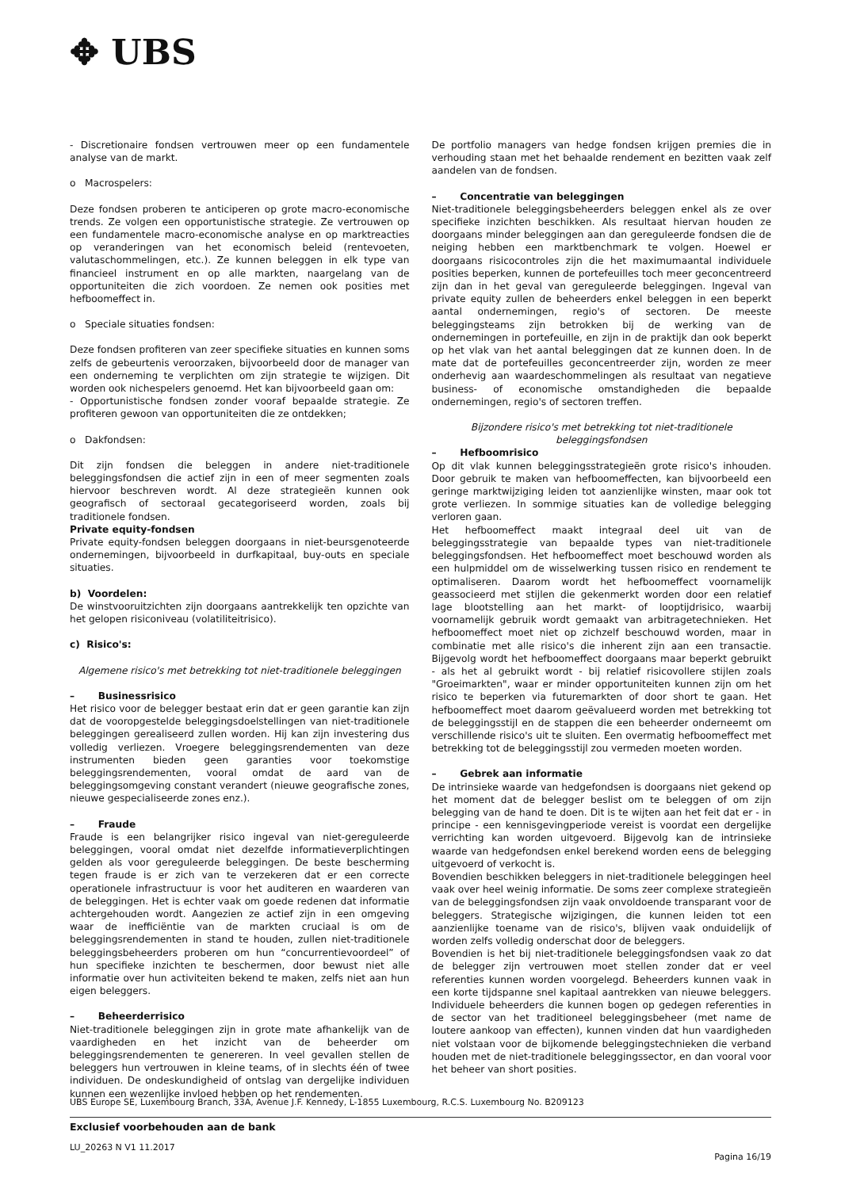✥ UBS
- Discretionaire fondsen vertrouwen meer op een fundamentele analyse van de markt.
o Macrospelers:
Deze fondsen proberen te anticiperen op grote macro-economische trends. Ze volgen een opportunistische strategie. Ze vertrouwen op een fundamentele macro-economische analyse en op marktreacties op veranderingen van het economisch beleid (rentevoeten, valutaschommelingen, etc.). Ze kunnen beleggen in elk type van financieel instrument en op alle markten, naargelang van de opportuniteiten die zich voordoen. Ze nemen ook posities met hefboomeffect in.
o Speciale situaties fondsen:
Deze fondsen profiteren van zeer specifieke situaties en kunnen soms zelfs de gebeurtenis veroorzaken, bijvoorbeeld door de manager van een onderneming te verplichten om zijn strategie te wijzigen. Dit worden ook nichespelers genoemd. Het kan bijvoorbeeld gaan om:
- Opportunistische fondsen zonder vooraf bepaalde strategie. Ze profiteren gewoon van opportuniteiten die ze ontdekken;
o Dakfondsen:
Dit zijn fondsen die beleggen in andere niet-traditionele beleggingsfondsen die actief zijn in een of meer segmenten zoals hiervoor beschreven wordt. Al deze strategieën kunnen ook geografisch of sectoraal gecategoriseerd worden, zoals bij traditionele fondsen.
Private equity-fondsen
Private equity-fondsen beleggen doorgaans in niet-beursgenoteerde ondernemingen, bijvoorbeeld in durfkapitaal, buy-outs en speciale situaties.
b) Voordelen:
De winstvooruitzichten zijn doorgaans aantrekkelijk ten opzichte van het gelopen risiconiveau (volatiliteitrisico).
c) Risico's:
Algemene risico's met betrekking tot niet-traditionele beleggingen
– Businessrisico
Het risico voor de belegger bestaat erin dat er geen garantie kan zijn dat de vooropgestelde beleggingsdoelstellingen van niet-traditionele beleggingen gerealiseerd zullen worden. Hij kan zijn investering dus volledig verliezen. Vroegere beleggingsrendementen van deze instrumenten bieden geen garanties voor toekomstige beleggingsrendementen, vooral omdat de aard van de beleggingsomgeving constant verandert (nieuwe geografische zones, nieuwe gespecialiseerde zones enz.).
– Fraude
Fraude is een belangrijker risico ingeval van niet-gereguleerde beleggingen, vooral omdat niet dezelfde informatieverplichtingen gelden als voor gereguleerde beleggingen. De beste bescherming tegen fraude is er zich van te verzekeren dat er een correcte operationele infrastructuur is voor het auditeren en waarderen van de beleggingen. Het is echter vaak om goede redenen dat informatie achtergehouden wordt. Aangezien ze actief zijn in een omgeving waar de inefficiëntie van de markten cruciaal is om de beleggingsrendementen in stand te houden, zullen niet-traditionele beleggingsbeheerders proberen om hun “concurrentievoordeel” of hun specifieke inzichten te beschermen, door bewust niet alle informatie over hun activiteiten bekend te maken, zelfs niet aan hun eigen beleggers.
– Beheerderrisico
Niet-traditionele beleggingen zijn in grote mate afhankelijk van de vaardigheden en het inzicht van de beheerder om beleggingsrendementen te genereren. In veel gevallen stellen de beleggers hun vertrouwen in kleine teams, of in slechts één of twee individuen. De ondeskundigheid of ontslag van dergelijke individuen kunnen een wezenlijke invloed hebben op het rendementen.
De portfolio managers van hedge fondsen krijgen premies die in verhouding staan met het behaalde rendement en bezitten vaak zelf aandelen van de fondsen.
– Concentratie van beleggingen
Niet-traditionele beleggingsbeheerders beleggen enkel als ze over specifieke inzichten beschikken. Als resultaat hiervan houden ze doorgaans minder beleggingen aan dan gereguleerde fondsen die de neiging hebben een marktbenchmark te volgen. Hoewel er doorgaans risicocontroles zijn die het maximumaantal individuele posities beperken, kunnen de portefeuilles toch meer geconcentreerd zijn dan in het geval van gereguleerde beleggingen. Ingeval van private equity zullen de beheerders enkel beleggen in een beperkt aantal ondernemingen, regio's of sectoren. De meeste beleggingsteams zijn betrokken bij de werking van de ondernemingen in portefeuille, en zijn in de praktijk dan ook beperkt op het vlak van het aantal beleggingen dat ze kunnen doen. In de mate dat de portefeuilles geconcentreerder zijn, worden ze meer onderhevig aan waardeschommelingen als resultaat van negatieve business- of economische omstandigheden die bepaalde ondernemingen, regio's of sectoren treffen.
Bijzondere risico's met betrekking tot niet-traditionele beleggingsfondsen
– Hefboomrisico
Op dit vlak kunnen beleggingsstrategieën grote risico's inhouden. Door gebruik te maken van hefboomeffecten, kan bijvoorbeeld een geringe marktwijziging leiden tot aanzienlijke winsten, maar ook tot grote verliezen. In sommige situaties kan de volledige belegging verloren gaan.
Het hefboomeffect maakt integraal deel uit van de beleggingsstrategie van bepaalde types van niet-traditionele beleggingsfondsen. Het hefboomeffect moet beschouwd worden als een hulpmiddel om de wisselwerking tussen risico en rendement te optimaliseren. Daarom wordt het hefboomeffect voornamelijk geassocieerd met stijlen die gekenmerkt worden door een relatief lage blootstelling aan het markt- of looptijdrisico, waarbij voornamelijk gebruik wordt gemaakt van arbitragetechnieken. Het hefboomeffect moet niet op zichzelf beschouwd worden, maar in combinatie met alle risico's die inherent zijn aan een transactie. Bijgevolg wordt het hefboomeffect doorgaans maar beperkt gebruikt - als het al gebruikt wordt - bij relatief risicovollere stijlen zoals "Groeimarkten", waar er minder opportuniteiten kunnen zijn om het risico te beperken via futuremarkten of door short te gaan. Het hefboomeffect moet daarom geëvalueerd worden met betrekking tot de beleggingsstijl en de stappen die een beheerder onderneemt om verschillende risico's uit te sluiten. Een overmatig hefboomeffect met betrekking tot de beleggingsstijl zou vermeden moeten worden.
– Gebrek aan informatie
De intrinsieke waarde van hedgefondsen is doorgaans niet gekend op het moment dat de belegger beslist om te beleggen of om zijn belegging van de hand te doen. Dit is te wijten aan het feit dat er - in principe - een kennisgevingperiode vereist is voordat een dergelijke verrichting kan worden uitgevoerd. Bijgevolg kan de intrinsieke waarde van hedgefondsen enkel berekend worden eens de belegging uitgevoerd of verkocht is.
Bovendien beschikken beleggers in niet-traditionele beleggingen heel vaak over heel weinig informatie. De soms zeer complexe strategieën van de beleggingsfondsen zijn vaak onvoldoende transparant voor de beleggers. Strategische wijzigingen, die kunnen leiden tot een aanzienlijke toename van de risico's, blijven vaak onduidelijk of worden zelfs volledig onderschat door de beleggers.
Bovendien is het bij niet-traditionele beleggingsfondsen vaak zo dat de belegger zijn vertrouwen moet stellen zonder dat er veel referenties kunnen worden voorgelegd. Beheerders kunnen vaak in een korte tijdspanne snel kapitaal aantrekken van nieuwe beleggers. Individuele beheerders die kunnen bogen op gedegen referenties in de sector van het traditioneel beleggingsbeheer (met name de loutere aankoop van effecten), kunnen vinden dat hun vaardigheden niet volstaan voor de bijkomende beleggingstechnieken die verband houden met de niet-traditionele beleggingssector, en dan vooral voor het beheer van short posities.
UBS Europe SE, Luxembourg Branch, 33A, Avenue J.F. Kennedy, L-1855 Luxembourg, R.C.S. Luxembourg No. B209123
Exclusief voorbehouden aan de bank
LU_20263 N V1 11.2017 Pagina 16/19